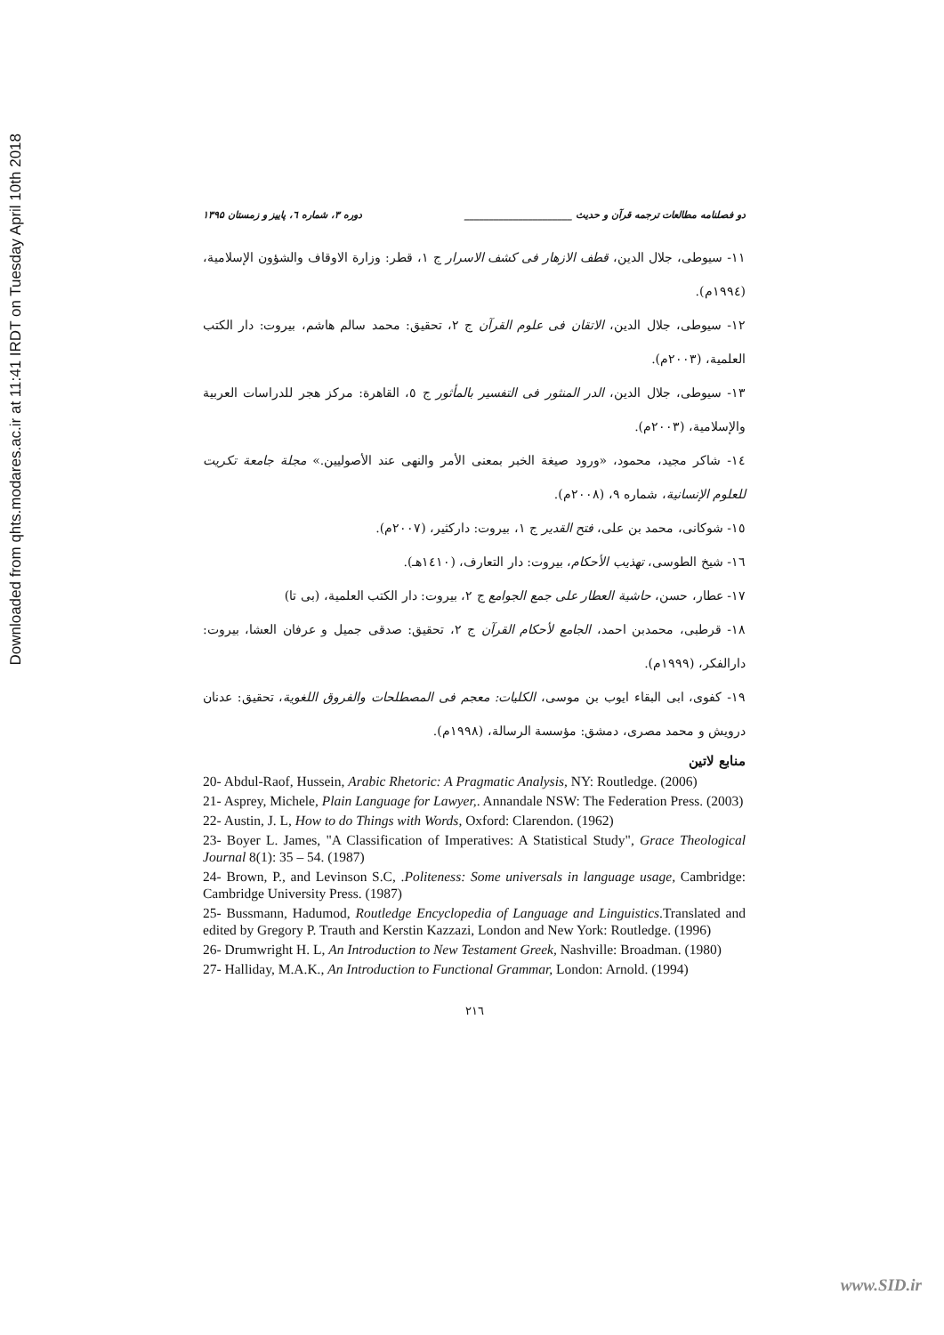Downloaded from qhts.modares.ac.ir at 11:41 IRDT on Tuesday April 10th 2018
دو فصلنامه مطالعات ترجمه قرآن و حدیث ______________________ دوره ۳، شماره ٦، پاییز و زمستان ۱۳۹۵
١١- سيوطى، جلال الدين، قطف الازهار فى كشف الاسرار ج ١، قطر: وزارة الاوقاف والشؤون الإسلامية، (١٩٩٤م).
١٢- سيوطى، جلال الدين، الاتقان فى علوم القرآن ج ٢، تحقيق: محمد سالم هاشم، بيروت: دار الكتب العلمية، (٢٠٠٣م).
١٣- سيوطى، جلال الدين، الدر المنثور فى التفسير بالمأثور ج ٥، القاهرة: مركز هجر للدراسات العربية والإسلامية، (٢٠٠٣م).
١٤- شاكر مجيد، محمود، «ورود صيغة الخبر بمعنى الأمر والنهى عند الأصوليين.» مجلة جامعة تكريت للعلوم الإنسانية، شماره ٩، (٢٠٠٨م).
١٥- شوكانى، محمد بن على، فتح القدير ج ١، بيروت: داركثير، (٢٠٠٧م).
١٦- شيخ الطوسى، تهذيب الأحكام، بيروت: دار التعارف، (١٤١٠هـ).
١٧- عطار، حسن، حاشية العطار على جمع الجوامع ج ٢، بيروت: دار الكتب العلمية، (بى تا)
١٨- قرطبى، محمدبن احمد، الجامع لأحكام القرآن ج ٢، تحقيق: صدقى جميل و عرفان العشا، بيروت: دارالفكر، (١٩٩٩م).
١٩- كفوى، ابى البقاء ايوب بن موسى، الكليات: معجم فى المصطلحات والفروق اللغوية، تحقيق: عدنان درويش و محمد مصرى، دمشق: مؤسسة الرسالة، (١٩٩٨م).
منابع لاتین
20- Abdul-Raof, Hussein, Arabic Rhetoric: A Pragmatic Analysis, NY: Routledge. (2006)
21- Asprey, Michele, Plain Language for Lawyer,. Annandale NSW: The Federation Press. (2003)
22- Austin, J. L, How to do Things with Words, Oxford: Clarendon. (1962)
23- Boyer L. James, "A Classification of Imperatives: A Statistical Study", Grace Theological Journal 8(1): 35 – 54. (1987)
24- Brown, P., and Levinson S.C, .Politeness: Some universals in language usage, Cambridge: Cambridge University Press. (1987)
25- Bussmann, Hadumod, Routledge Encyclopedia of Language and Linguistics.Translated and edited by Gregory P. Trauth and Kerstin Kazzazi, London and New York: Routledge. (1996)
26- Drumwright H. L, An Introduction to New Testament Greek, Nashville: Broadman. (1980)
27- Halliday, M.A.K., An Introduction to Functional Grammar, London: Arnold. (1994)
٢١٦
www.SID.ir